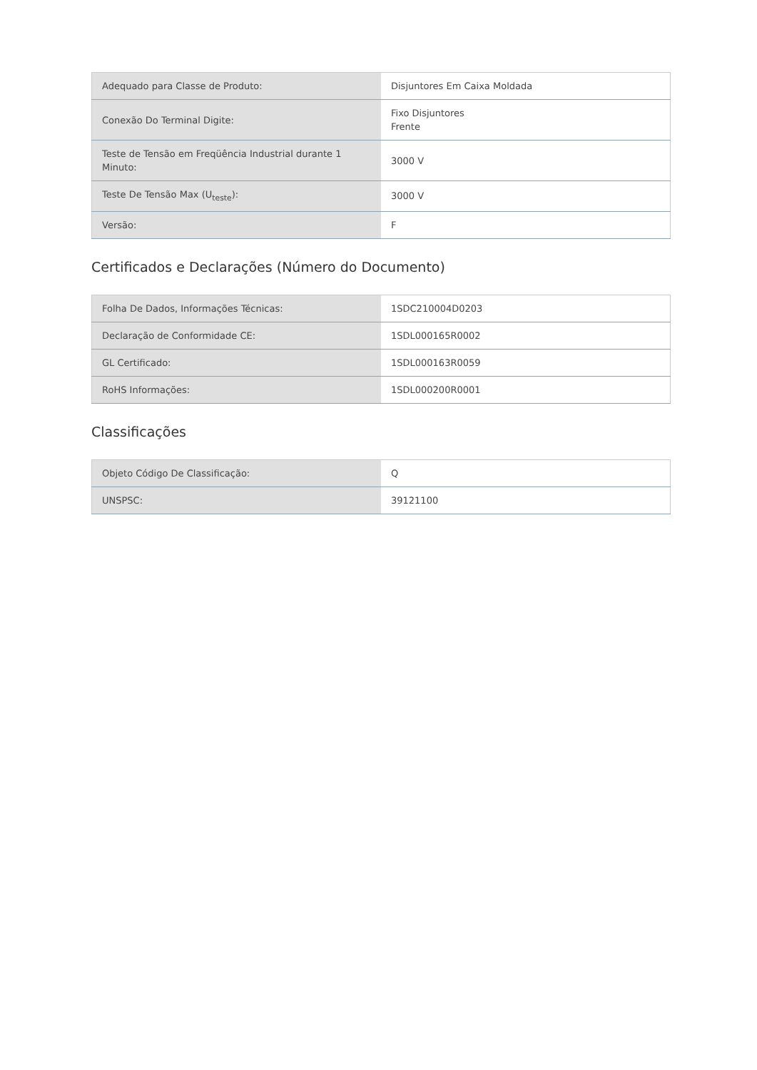| Adequado para Classe de Produto: | Disjuntores Em Caixa Moldada |
| Conexão Do Terminal Digite: | Fixo Disjuntores Frente |
| Teste de Tensão em Freqüência Industrial durante 1 Minuto: | 3000 V |
| Teste De Tensão Max (U<sub>teste</sub>): | 3000 V |
| Versão: | F |
Certificados e Declarações (Número do Documento)
| Folha De Dados, Informações Técnicas: | 1SDC210004D0203 |
| Declaração de Conformidade CE: | 1SDL000165R0002 |
| GL Certificado: | 1SDL000163R0059 |
| RoHS Informações: | 1SDL000200R0001 |
Classificações
| Objeto Código De Classificação: | Q |
| UNSPSC: | 39121100 |